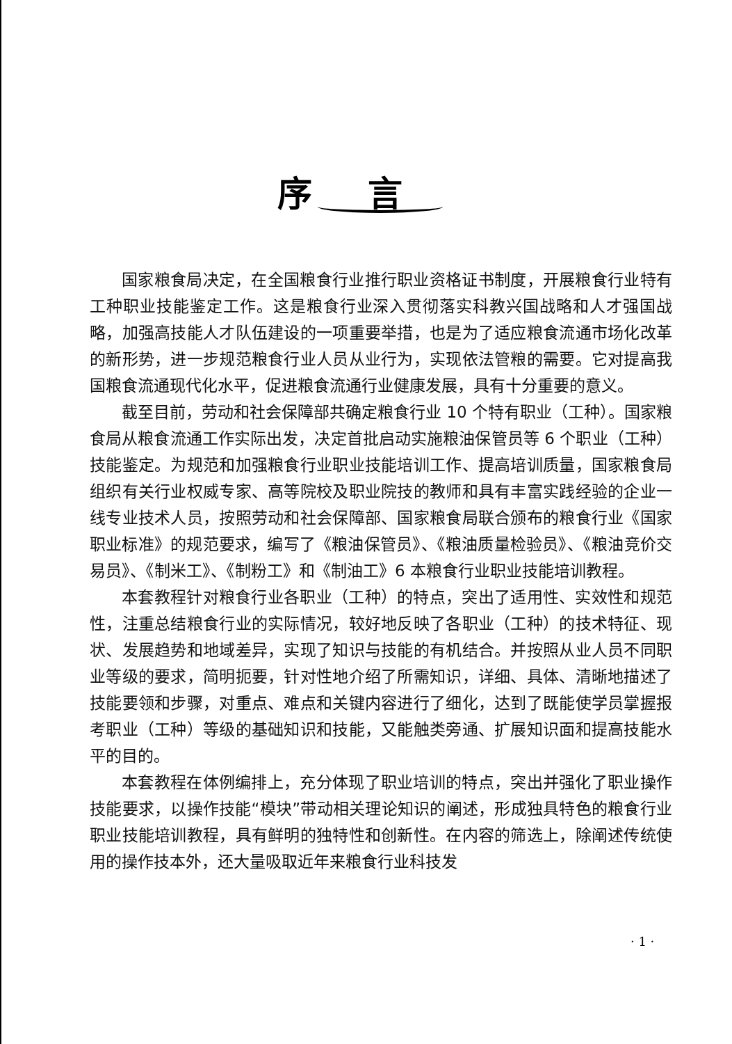序言
国家粮食局决定，在全国粮食行业推行职业资格证书制度，开展粮食行业特有工种职业技能鉴定工作。这是粮食行业深入贯彻落实科教兴国战略和人才强国战略，加强高技能人才队伍建设的一项重要举措，也是为了适应粮食流通市场化改革的新形势，进一步规范粮食行业人员从业行为，实现依法管粮的需要。它对提高我国粮食流通现代化水平，促进粮食流通行业健康发展，具有十分重要的意义。
截至目前，劳动和社会保障部共确定粮食行业 10 个特有职业（工种）。国家粮食局从粮食流通工作实际出发，决定首批启动实施粮油保管员等 6 个职业（工种）技能鉴定。为规范和加强粮食行业职业技能培训工作、提高培训质量，国家粮食局组织有关行业权威专家、高等院校及职业院技的教师和具有丰富实践经验的企业一线专业技术人员，按照劳动和社会保障部、国家粮食局联合颁布的粮食行业《国家职业标准》的规范要求，编写了《粮油保管员》、《粮油质量检验员》、《粮油竞价交易员》、《制米工》、《制粉工》和《制油工》6 本粮食行业职业技能培训教程。
本套教程针对粮食行业各职业（工种）的特点，突出了适用性、实效性和规范性，注重总结粮食行业的实际情况，较好地反映了各职业（工种）的技术特征、现状、发展趋势和地域差异，实现了知识与技能的有机结合。并按照从业人员不同职业等级的要求，简明扼要，针对性地介绍了所需知识，详细、具体、清晰地描述了技能要领和步骤，对重点、难点和关键内容进行了细化，达到了既能使学员掌握报考职业（工种）等级的基础知识和技能，又能触类旁通、扩展知识面和提高技能水平的目的。
本套教程在体例编排上，充分体现了职业培训的特点，突出并强化了职业操作技能要求，以操作技能“模块”带动相关理论知识的阐述，形成独具特色的粮食行业职业技能培训教程，具有鲜明的独特性和创新性。在内容的筛选上，除阐述传统使用的操作技本外，还大量吸取近年来粮食行业科技发
· 1 ·